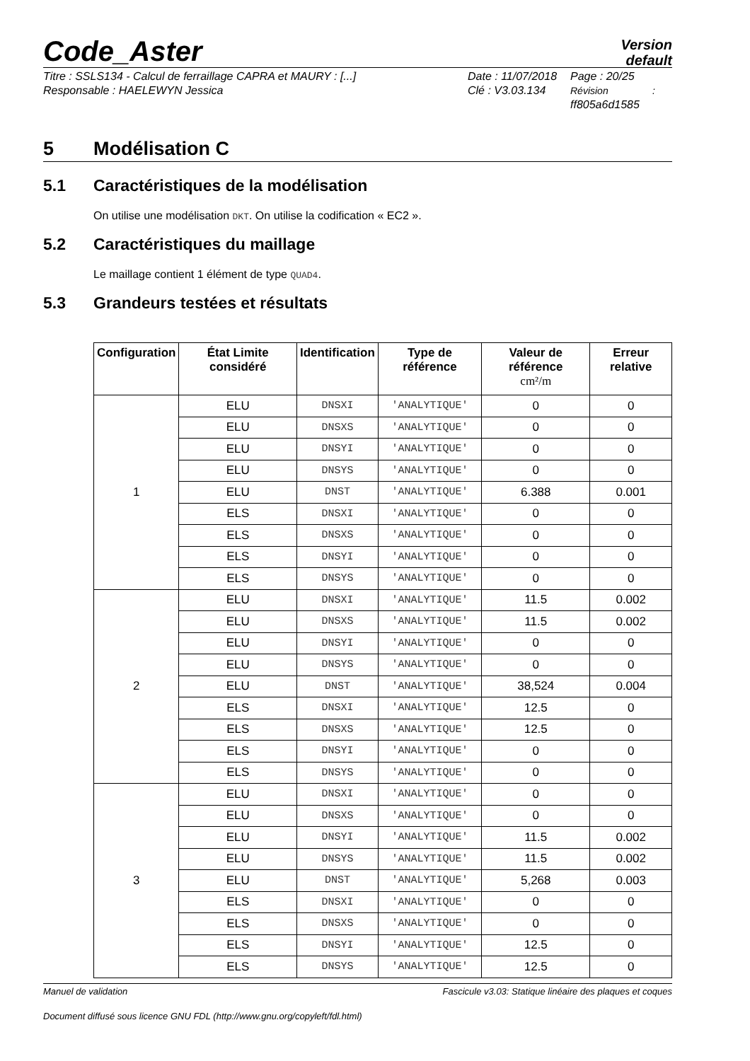Code_Aster
Version
default
Titre : SSLS134 - Calcul de ferraillage CAPRA et MAURY : [...]
Responsable : HAELEWYN Jessica
Date : 11/07/2018
Clé : V3.03.134
Page : 20/25
Révision :
ff805a6d1585
5 Modélisation C
5.1 Caractéristiques de la modélisation
On utilise une modélisation DKT. On utilise la codification « EC2 ».
5.2 Caractéristiques du maillage
Le maillage contient 1 élément de type QUAD4.
5.3 Grandeurs testées et résultats
| Configuration | État Limite considéré | Identification | Type de référence | Valeur de référence cm²/m | Erreur relative |
| --- | --- | --- | --- | --- | --- |
| 1 | ELU | DNSXI | 'ANALYTIQUE' | 0 | 0 |
| | ELU | DNSXS | 'ANALYTIQUE' | 0 | 0 |
| | ELU | DNSYI | 'ANALYTIQUE' | 0 | 0 |
| | ELU | DNSYS | 'ANALYTIQUE' | 0 | 0 |
| | ELU | DNST | 'ANALYTIQUE' | 6.388 | 0.001 |
| | ELS | DNSXI | 'ANALYTIQUE' | 0 | 0 |
| | ELS | DNSXS | 'ANALYTIQUE' | 0 | 0 |
| | ELS | DNSYI | 'ANALYTIQUE' | 0 | 0 |
| | ELS | DNSYS | 'ANALYTIQUE' | 0 | 0 |
| 2 | ELU | DNSXI | 'ANALYTIQUE' | 11.5 | 0.002 |
| | ELU | DNSXS | 'ANALYTIQUE' | 11.5 | 0.002 |
| | ELU | DNSYI | 'ANALYTIQUE' | 0 | 0 |
| | ELU | DNSYS | 'ANALYTIQUE' | 0 | 0 |
| | ELU | DNST | 'ANALYTIQUE' | 38,524 | 0.004 |
| | ELS | DNSXI | 'ANALYTIQUE' | 12.5 | 0 |
| | ELS | DNSXS | 'ANALYTIQUE' | 12.5 | 0 |
| | ELS | DNSYI | 'ANALYTIQUE' | 0 | 0 |
| | ELS | DNSYS | 'ANALYTIQUE' | 0 | 0 |
| 3 | ELU | DNSXI | 'ANALYTIQUE' | 0 | 0 |
| | ELU | DNSXS | 'ANALYTIQUE' | 0 | 0 |
| | ELU | DNSYI | 'ANALYTIQUE' | 11.5 | 0.002 |
| | ELU | DNSYS | 'ANALYTIQUE' | 11.5 | 0.002 |
| | ELU | DNST | 'ANALYTIQUE' | 5,268 | 0.003 |
| | ELS | DNSXI | 'ANALYTIQUE' | 0 | 0 |
| | ELS | DNSXS | 'ANALYTIQUE' | 0 | 0 |
| | ELS | DNSYI | 'ANALYTIQUE' | 12.5 | 0 |
| | ELS | DNSYS | 'ANALYTIQUE' | 12.5 | 0 |
Manuel de validation Fascicule v3.03: Statique linéaire des plaques et coques
Document diffusé sous licence GNU FDL (http://www.gnu.org/copyleft/fdl.html)